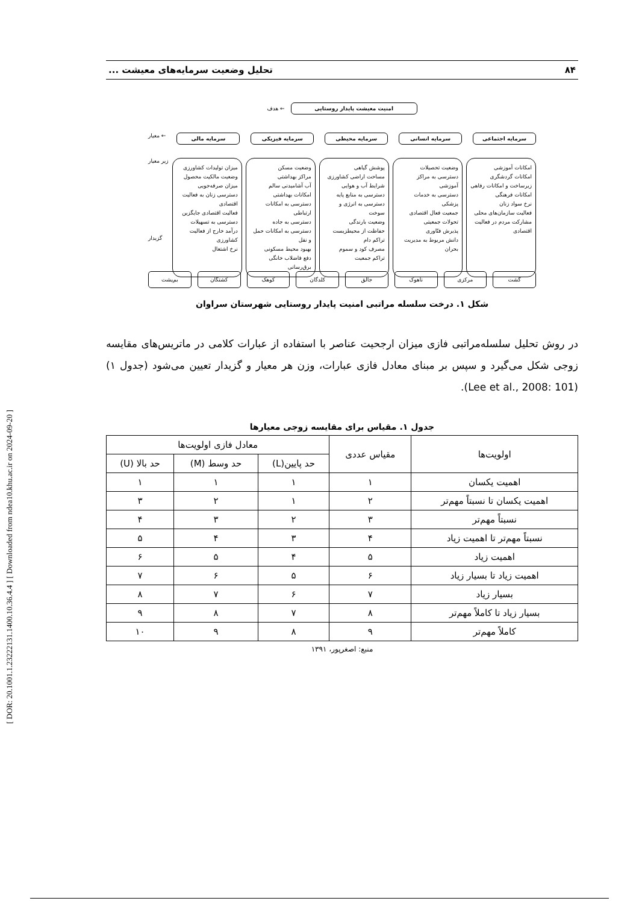[ DOR: 20.1001.1.23222131.1400.10.36.4.4 ] [ Downloaded from ndea10.khu.ac.ir on 2024-09-20 ]
۸۴ تحلیل وضعیت سرمایه‌های معیشت ...
امنیت معیشت پایدار روستایی
← هدف
سرمایه اجتماعی سرمایه انسانی سرمایه محیطی سرمایه فیزیکی سرمایه مالی
← معیار
امکانات آموزشی
امکانات گردشگری
زیرساخت و امکانات رفاهی
امکانات فرهنگی
نرخ سواد زنان
فعالیت سازمان‌های محلی
مشارکت مردم در فعالیت اقتصادی
وضعیت تحصیلات
دسترسی به مراکز آموزشی
دسترسی به خدمات پزشکی
جمعیت فعال اقتصادی
تحولات جمعیتی
پذیرش فنّاوری
دانش مربوط به مدیریت بحران
پوشش گیاهی
مساحت اراضی کشاورزی
شرایط آب و هوایی
دسترسی به منابع پایه
دسترسی به انرژی و سوخت
وضعیت بارندگی
حفاظت از محیطزیست
تراکم دام
مصرف کود و سموم
تراکم جمعیت
وضعیت مسکن
مراکز بهداشتی
آب آشامیدنی سالم
امکانات بهداشتی
دسترسی به امکانات ارتباطی
دسترسی به جاده
دسترسی به امکانات حمل و نقل
بهبود محیط مسکونی
دفع فاضلاب خانگی
برق‌رسانی
میزان تولیدات کشاورزی
وضعیت مالکیت محصول
میزان صرفه‌جویی
دسترسی زنان به فعالیت اقتصادی
فعالیت اقتصادی جایگزین
دسترسی به تسهیلات
درآمد خارج از فعالیت کشاورزی
نرخ اشتغال
زیر معیار
گزیدار
گشت مرکزی ناهوک جالق کلدگان کوهک کشتگان بم‌پشت
شکل ۱. درخت سلسله مراتبی امنیت پایدار روستایی شهرستان سراوان
در روش تحلیل سلسله‌مراتبی فازی میزان ارجحیت عناصر با استفاده از عبارات کلامی در ماتریس‌های مقایسه زوجی شکل می‌گیرد و سپس بر مبنای معادل فازی عبارات، وزن هر معیار و گزیدار تعیین می‌شود (جدول ۱) (Lee et al., 2008: 101).
جدول ۱. مقیاس برای مقایسه زوجی معیارها
| اولویت‌ها | مقیاس عددی | معادل فازی اولویت‌ها | | |
| --- | --- | --- | --- | --- |
| | | حد پایین(L) | حد وسط (M) | حد بالا (U) |
| اهمیت یکسان | ۱ | ۱ | ۱ | ۱ |
| اهمیت یکسان تا نسبتاً مهم‌تر | ۲ | ۱ | ۲ | ۳ |
| نسبتاً مهم‌تر | ۳ | ۲ | ۳ | ۴ |
| نسبتاً مهم‌تر تا اهمیت زیاد | ۴ | ۳ | ۴ | ۵ |
| اهمیت زیاد | ۵ | ۴ | ۵ | ۶ |
| اهمیت زیاد تا بسیار زیاد | ۶ | ۵ | ۶ | ۷ |
| بسیار زیاد | ۷ | ۶ | ۷ | ۸ |
| بسیار زیاد تا کاملاً مهم‌تر | ۸ | ۷ | ۸ | ۹ |
| کاملاً مهم‌تر | ۹ | ۸ | ۹ | ۱۰ |
منبع: اصغرپور، ۱۳۹۱